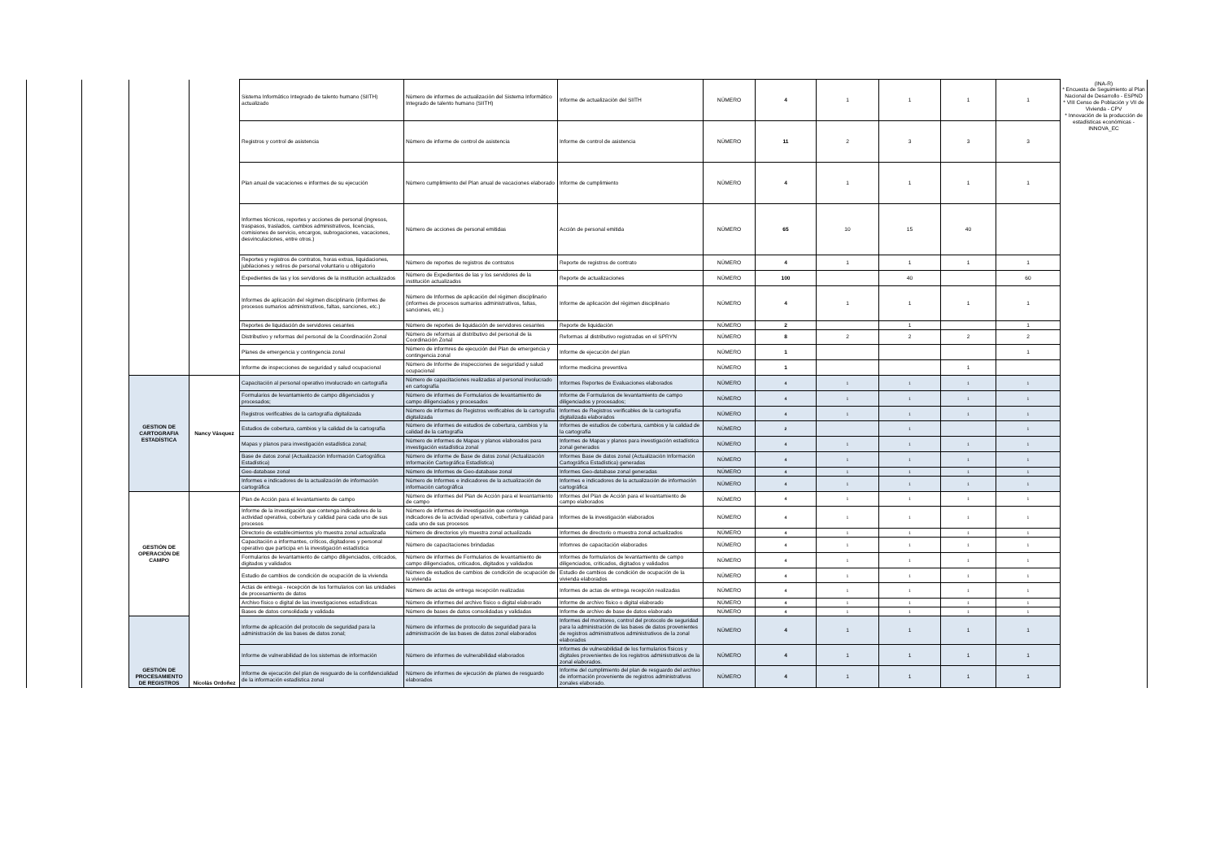| | | | | Sistema Informático Integrado de talento humano (SIITH) actualizado | Nùmero de informes de actualizaciòn del Sistema Informático Integrado de talento humano (SIITH) | Informe de actualizaciòn del SIITH | NÚMERO | 4 | 1 | 1 | 1 | 1 | (INA-R) * Encuesta de Seguimiento al Plan Nacional de Desarrollo - ESPND * VIII Censo de Población y VII de Vivienda - CPV * Innovación de la producción de estadísticas económicas - INNOVA_EC |
| | | | | Registros y control de asistencia | Nùmero de informe de control de asistencia | Informe de control de asistencia | NÚMERO | 11 | 2 | 3 | 3 | 3 | |
| | | | | Plan anual de vacaciones e informes de su ejecución | Nùmero cumplimiento del Plan anual de vacaciones elaborado | Informe de cumplimiento | NÚMERO | 4 | 1 | 1 | 1 | 1 | |
| | | | | Informes técnicos, reportes y acciones de personal (ingresos, traspasos, traslados, cambios administrativos, licencias, comisiones de servicio, encargos, subrogaciones, vacaciones, desvinculaciones, entre otros.) | Nùmero de acciones de personal emitidas | Acciòn de personal emitida | NÚMERO | 65 | 10 | 15 | 40 | | |
| | | | | Reportes y registros de contratos, horas extras, liquidaciones, jubilaciones y retiros de personal voluntario u obligatorio | Nùmero de reportes de registros de contratos | Reporte de registros de contrato | NÚMERO | 4 | 1 | 1 | 1 | 1 | |
| | | | | Expedientes de las y los servidores de la institución actualizados | Número de Expedientes de las y los servidores de la institución actualizados | Reporte de actualizaciones | NÚMERO | 100 | | 40 | | 60 | |
| | | | | Informes de aplicación del régimen disciplinario (informes de procesos sumarios administrativos, faltas, sanciones, etc.) | Número de Informes de aplicación del régimen disciplinario (informes de procesos sumarios administrativos, faltas, sanciones, etc.) | Informe de aplicaciòn del règimen disciplinario | NÚMERO | 4 | 1 | 1 | 1 | 1 | |
| | | | | Reportes de liquidación de servidores cesantes | Nùmero de reportes de liquidación de servidores cesantes | Reporte de liquidaciòn | NÚMERO | 2 | | 1 | | 1 | |
| | | | | Distributivo y reformas del personal de la Coordinación Zonal | Número de reformas al distributivo del personal de la Coordinación Zonal | Reformas al distributivo registradas en el SPRYN | NÚMERO | 8 | 2 | 2 | 2 | 2 | |
| | | | | Planes de emergencia y contingencia zonal | Número de informres de ejecución del Plan de emergencia y contingencia zonal | Informe de ejecuciòn del plan | NÚMERO | 1 | | | | 1 | |
| | | | | Informe de inspecciones de seguridad y salud ocupacional | Número de Informe de inspecciones de seguridad y salud ocupacional | Informe medicina preventiva | NÚMERO | 1 | | | 1 | | |
| | | GESTION DE CARTOGRAFIA ESTADÍSTICA | Nancy Vásquez | Capacitación al personal operativo involucrado en cartografía | Número de capacitaciones realizadas al personal involucrado en cartografía | Informes Reportes de Evaluaciones elaborados | NÚMERO | 4 | 1 | 1 | 1 | 1 | |
| | | | | Formularios de levantamiento de campo diligenciados y procesados; | Número de informes de Formularios de levantamiento de campo diligenciados y procesados | Informe de Formularios de levantamiento de campo diligenciados y procesados; | NÚMERO | 4 | 1 | 1 | 1 | 1 | |
| | | | | Registros verificables de la cartografía digitalizada | Número de informes de Registros verificables de la cartografía digitalizada | Informes de Registros verificables de la cartografía digitalizada elaborados | NÚMERO | 4 | 1 | 1 | 1 | 1 | |
| | | | | Estudios de cobertura, cambios y la calidad de la cartografía | Número de informes de estudios de cobertura, cambios y la calidad de la cartografía | Informes de estudios de cobertura, cambios y la calidad de la cartografía | NÚMERO | 2 | | 1 | | 1 | |
| | | | | Mapas y planos para investigación estadística zonal; | Número de informes de Mapas y planos elaborados para investigación estadística zonal | Informes de Mapas y planos para investigación estadística zonal generados | NÚMERO | 4 | 1 | 1 | 1 | 1 | |
| | | | | Base de datos zonal (Actualización Información Cartográfica Estadística) | Número de informe de Base de datos zonal (Actualización Información Cartográfica Estadística) | Informes Base de datos zonal (Actualización Información Cartográfica Estadística) generadas | NÚMERO | 4 | 1 | 1 | 1 | 1 | |
| | | | | Geo-database zonal | Número de Informes de Geo-database zonal | Informes Geo-database zonal generadas | NÚMERO | 4 | 1 | 1 | 1 | 1 | |
| | | | | Informes e indicadores de la actualización de información cartográfica | Número de Informes e indicadores de la actualización de información cartográfica | Informes e indicadores de la actualización de información cartográfica | NÚMERO | 4 | 1 | 1 | 1 | 1 | |
| | | GESTIÓN DE OPERACIÓN DE CAMPO | Nicolás Ordoñez | Plan de Acción para el levantamiento de campo | Número de informes del Plan de Acción para el levantamiento de campo | Informes del Plan de Acción para el levantamiento de campo elaborados | NÚMERO | 4 | 1 | 1 | 1 | 1 | |
| | | | | Informe de la investigación que contenga indicadores de la actividad operativa, cobertura y calidad para cada uno de sus procesos | Número de informes de investigación que contenga indicadores de la actividad operativa, cobertura y calidad para cada uno de sus procesos | Informes de la investigación elaborados | NÚMERO | 4 | 1 | 1 | 1 | 1 | |
| | | | | Directorio de establecimientos y/o muestra zonal actualizada | Número de directorios y/o muestra zonal actualizada | Informes de directorio o muestra zonal actualizados | NÚMERO | 4 | 1 | 1 | 1 | 1 | |
| | | | | Capacitación a informantes, críticos, digitadores y personal operativo que participa en la investigación estadística | Número de capacitaciones brindadas | Infomres de capacitación elaborados | NÚMERO | 4 | 1 | 1 | 1 | 1 | |
| | | | | Formularios de levantamiento de campo diligenciados, criticados, digitados y validados | Número de informes de Formularios de levantamiento de campo diligenciados, criticados, digitados y validados | Informes de formularios de levantamiento de campo diligenciados, criticados, digitados y validados | NÚMERO | 4 | 1 | 1 | 1 | 1 | |
| | | | | Estudio de cambios de condición de ocupación de la vivienda | Número de estudios de cambios de condición de ocupación de la vivienda | Estudio de cambios de condición de ocupación de la vivienda elaborados | NÚMERO | 4 | 1 | 1 | 1 | 1 | |
| | | | | Actas de entrega - recepción de los formularios con las unidades de procesamiento de datos | Número de actas de entrega recepción realizadas | Informes de actas de entrega recepción realizadas | NÚMERO | 4 | 1 | 1 | 1 | 1 | |
| | | | | Archivo físico o digital de las investigaciones estadísticas | Número de informes del archivo físico o digital elaborado | Informe de archivo físico o digital elaborado | NÚMERO | 4 | 1 | 1 | 1 | 1 | |
| | | | | Bases de datos consolidada y validada | Número de bases de datos consolidadas y validadas | Informe de archivo de base de datos elaborado | NÚMERO | 4 | 1 | 1 | 1 | 1 | |
| | | GESTIÓN DE PROCESAMIENTO DE REGISTROS | | Informe de aplicación del protocolo de seguridad para la administración de las bases de datos zonal; | Número de informes de protocolo de seguridad para la administración de las bases de datos zonal elaborados | Informes del monitoreo, control del protocolo de seguridad para la administración de las bases de datos provenientes de registros administrativos administrativos de la zonal elaborados | NÚMERO | 4 | 1 | 1 | 1 | 1 | |
| | | | | Informe de vulnerabilidad de los sistemas de información | Número de informes de vulnerabilidad elaborados | Informes de vulnerabilidad de los formularios físicos y digitales provenientes de los registros administrativos de la zonal elaborados. | NÚMERO | 4 | 1 | 1 | 1 | 1 | |
| | | | | Informe de ejecución del plan de resguardo de la confidencialidad de la información estadística zonal | Número de informes de ejecución de planes de resguardo elaborados | Informe del cumplimiento del plan de resguardo del archivo de información proveniente de registros administrativos zonales elaborado. | NÚMERO | 4 | 1 | 1 | 1 | 1 | |